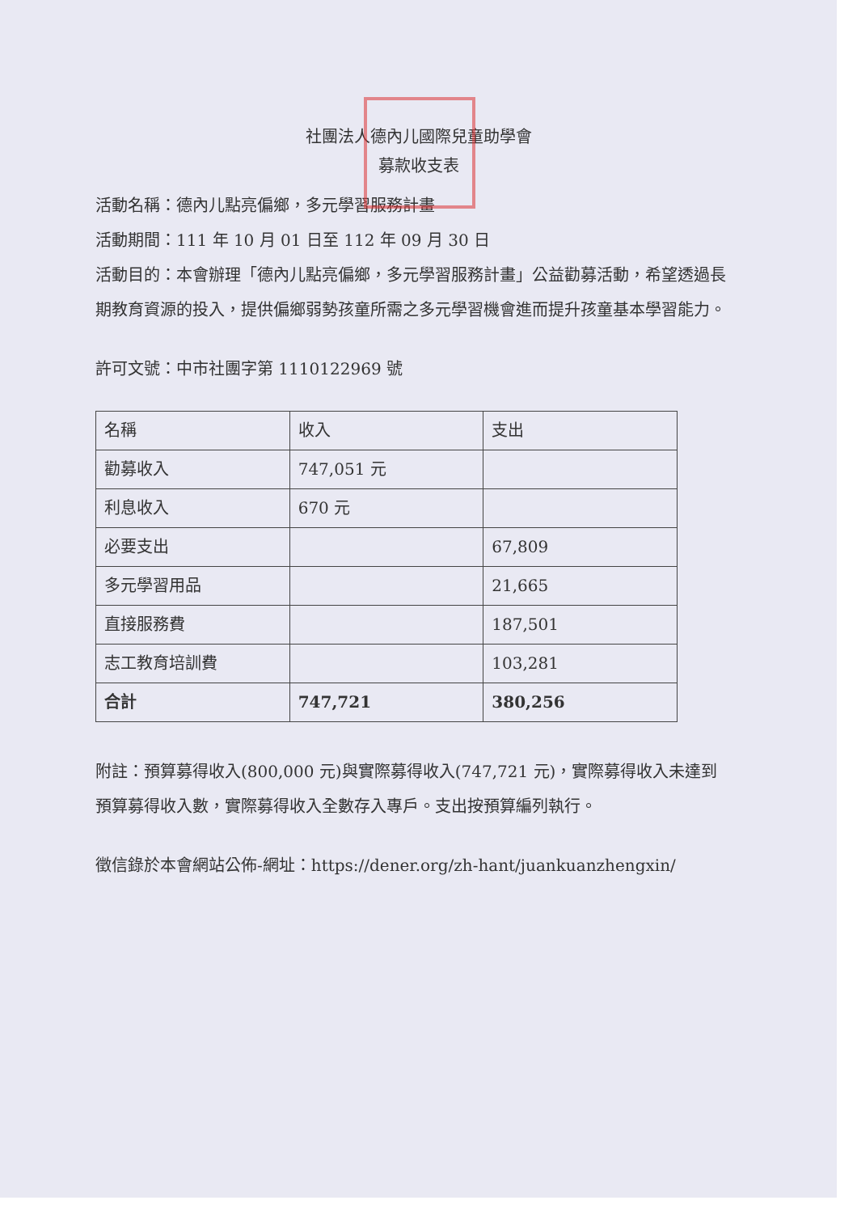社團法人德內儿國際兒童助學會
募款收支表
活動名稱：德內儿點亮偏鄉，多元學習服務計畫
活動期間：111 年 10 月 01 日至 112 年 09 月 30 日
活動目的：本會辦理「德內儿點亮偏鄉，多元學習服務計畫」公益勸募活動，希望透過長期教育資源的投入，提供偏鄉弱勢孩童所需之多元學習機會進而提升孩童基本學習能力。
許可文號：中市社團字第 1110122969 號
| 名稱 | 收入 | 支出 |
| 勸募收入 | 747,051 元 | |
| 利息收入 | 670 元 | |
| 必要支出 | | 67,809 |
| 多元學習用品 | | 21,665 |
| 直接服務費 | | 187,501 |
| 志工教育培訓費 | | 103,281 |
| 合計 | 747,721 | 380,256 |
附註：預算募得收入(800,000 元)與實際募得收入(747,721 元)，實際募得收入未達到預算募得收入數，實際募得收入全數存入專戶。支出按預算編列執行。
徵信錄於本會網站公佈-網址：https://dener.org/zh-hant/juankuanzhengxin/